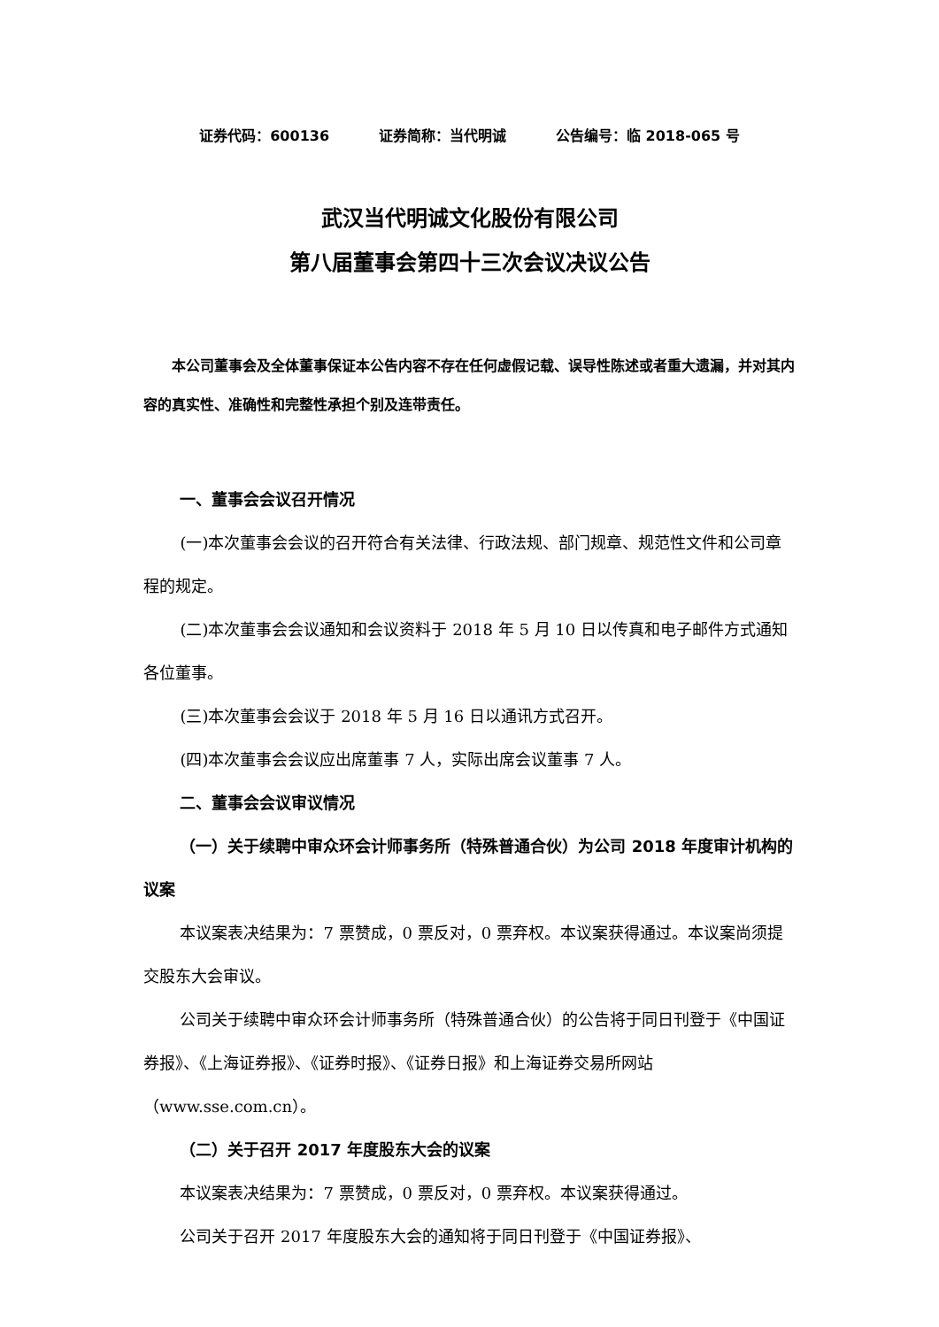证券代码：600136 证券简称：当代明诚 公告编号：临 2018-065 号
武汉当代明诚文化股份有限公司
第八届董事会第四十三次会议决议公告
本公司董事会及全体董事保证本公告内容不存在任何虚假记载、误导性陈述或者重大遗漏，并对其内容的真实性、准确性和完整性承担个别及连带责任。
一、董事会会议召开情况
(一)本次董事会会议的召开符合有关法律、行政法规、部门规章、规范性文件和公司章程的规定。
(二)本次董事会会议通知和会议资料于 2018 年 5 月 10 日以传真和电子邮件方式通知各位董事。
(三)本次董事会会议于 2018 年 5 月 16 日以通讯方式召开。
(四)本次董事会会议应出席董事 7 人，实际出席会议董事 7 人。
二、董事会会议审议情况
（一）关于续聘中审众环会计师事务所（特殊普通合伙）为公司 2018 年度审计机构的议案
本议案表决结果为：7 票赞成，0 票反对，0 票弃权。本议案获得通过。本议案尚须提交股东大会审议。
公司关于续聘中审众环会计师事务所（特殊普通合伙）的公告将于同日刊登于《中国证券报》、《上海证券报》、《证券时报》、《证券日报》和上海证券交易所网站（www.sse.com.cn）。
（二）关于召开 2017 年度股东大会的议案
本议案表决结果为：7 票赞成，0 票反对，0 票弃权。本议案获得通过。
公司关于召开 2017 年度股东大会的通知将于同日刊登于《中国证券报》、